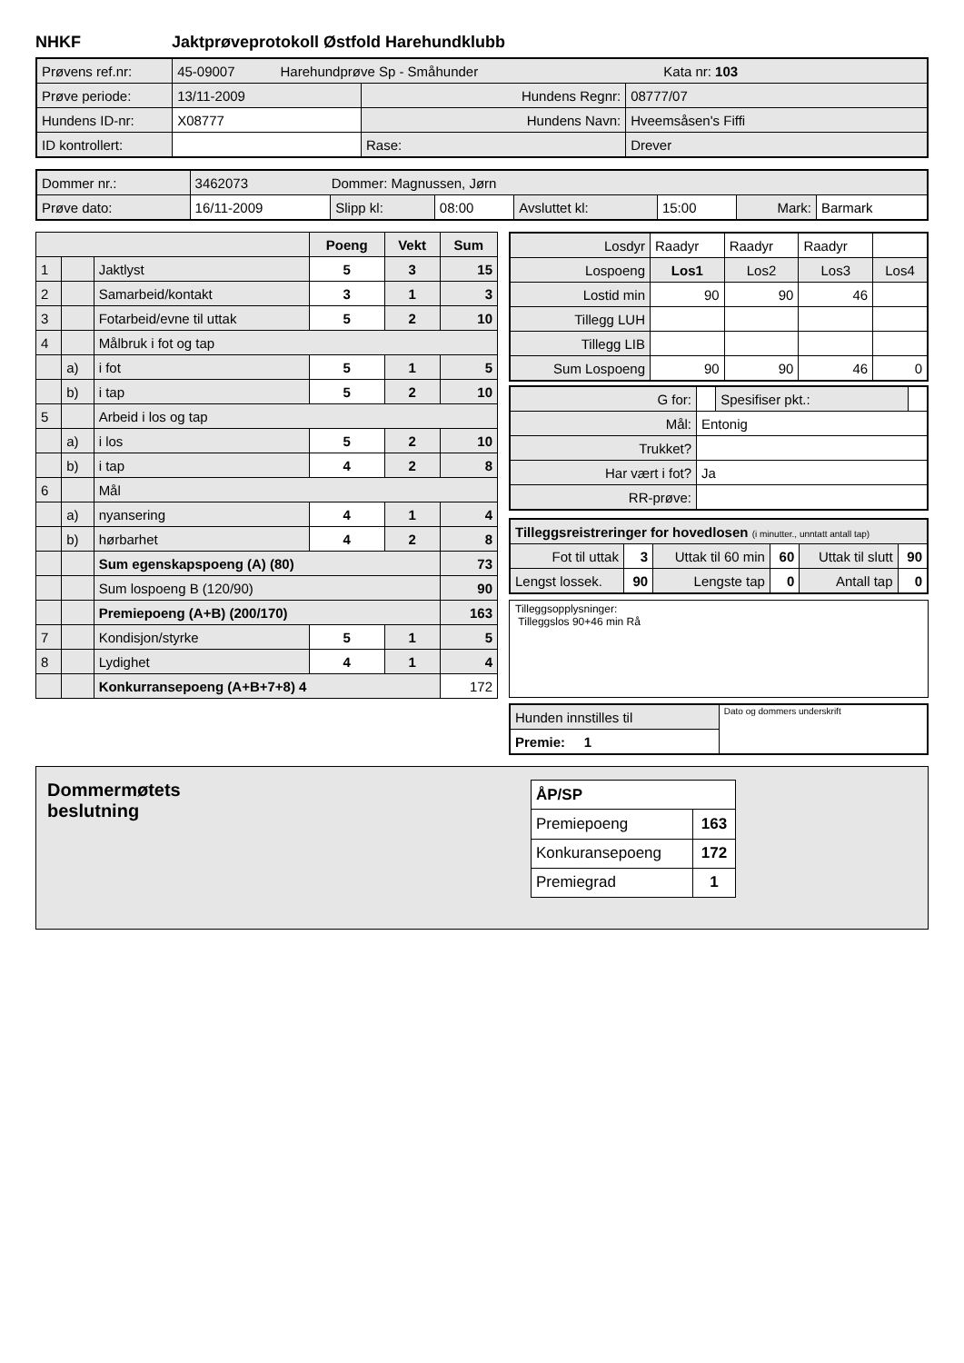NHKF Jaktprøveprotokoll Østfold Harehundklubb
| Prøvens ref.nr: | 45-09007 Harehundprøve Sp - Småhunder Kata nr: 103 | | |
| Prøve periode: | 13/11-2009 | Hundens Regnr: | 08777/07 |
| Hundens ID-nr: | X08777 | Hundens Navn: | Hveemsåsen's Fiffi |
| ID kontrollert: | | Rase: | Drever |
| Dommer nr.: | 3462073 Dommer: Magnussen, Jørn | | | | | | |
| Prøve dato: | 16/11-2009 | Slipp kl: | 08:00 | Avsluttet kl: | 15:00 | Mark: | Barmark |
| | | | Poeng | Vekt | Sum |
| --- | --- | --- | --- | --- | --- |
| 1 | | Jaktlyst | 5 | 3 | 15 |
| 2 | | Samarbeid/kontakt | 3 | 1 | 3 |
| 3 | | Fotarbeid/evne til uttak | 5 | 2 | 10 |
| 4 | | Målbruk i fot og tap | | | |
| | a) | i fot | 5 | 1 | 5 |
| | b) | i tap | 5 | 2 | 10 |
| 5 | | Arbeid i los og tap | | | |
| | a) | i los | 5 | 2 | 10 |
| | b) | i tap | 4 | 2 | 8 |
| 6 | | Mål | | | |
| | a) | nyansering | 4 | 1 | 4 |
| | b) | hørbarhet | 4 | 2 | 8 |
| | | Sum egenskapspoeng (A) (80) | | | 73 |
| | | Sum lospoeng B (120/90) | | | 90 |
| | | Premiepoeng (A+B) (200/170) | | | 163 |
| 7 | | Kondisjon/styrke | 5 | 1 | 5 |
| 8 | | Lydighet | 4 | 1 | 4 |
| | | Konkurransepoeng (A+B+7+8) 4 | | | 172 |
| Losdyr | Raadyr | Raadyr | Raadyr | |
| Lospoeng | Los1 | Los2 | Los3 | Los4 |
| Lostid min | 90 | 90 | 46 | |
| Tillegg LUH | | | | |
| Tillegg LIB | | | | |
| Sum Lospoeng | 90 | 90 | 46 | 0 |
| G for: | | Spesifiser pkt.: | |
| Mål: | Entonig | | |
| Trukket? | | | |
| Har vært i fot? | Ja | | |
| RR-prøve: | | | |
| Tilleggsreistreringer for hovedlosen (i minutter., unntatt antall tap) | | | | | |
| Fot til uttak | 3 | Uttak til 60 min | 60 | Uttak til slutt | 90 |
| Lengst lossek. | 90 | Lengste tap | 0 | Antall tap | 0 |
Tilleggsopplysninger:
Tilleggslos 90+46 min Rå
| Hunden innstilles til | Dato og dommers underskrift |
| Premie: 1 | |
Dommermøtets
beslutning
| ÅP/SP | |
| Premiepoeng | 163 |
| Konkuransepoeng | 172 |
| Premiegrad | 1 |